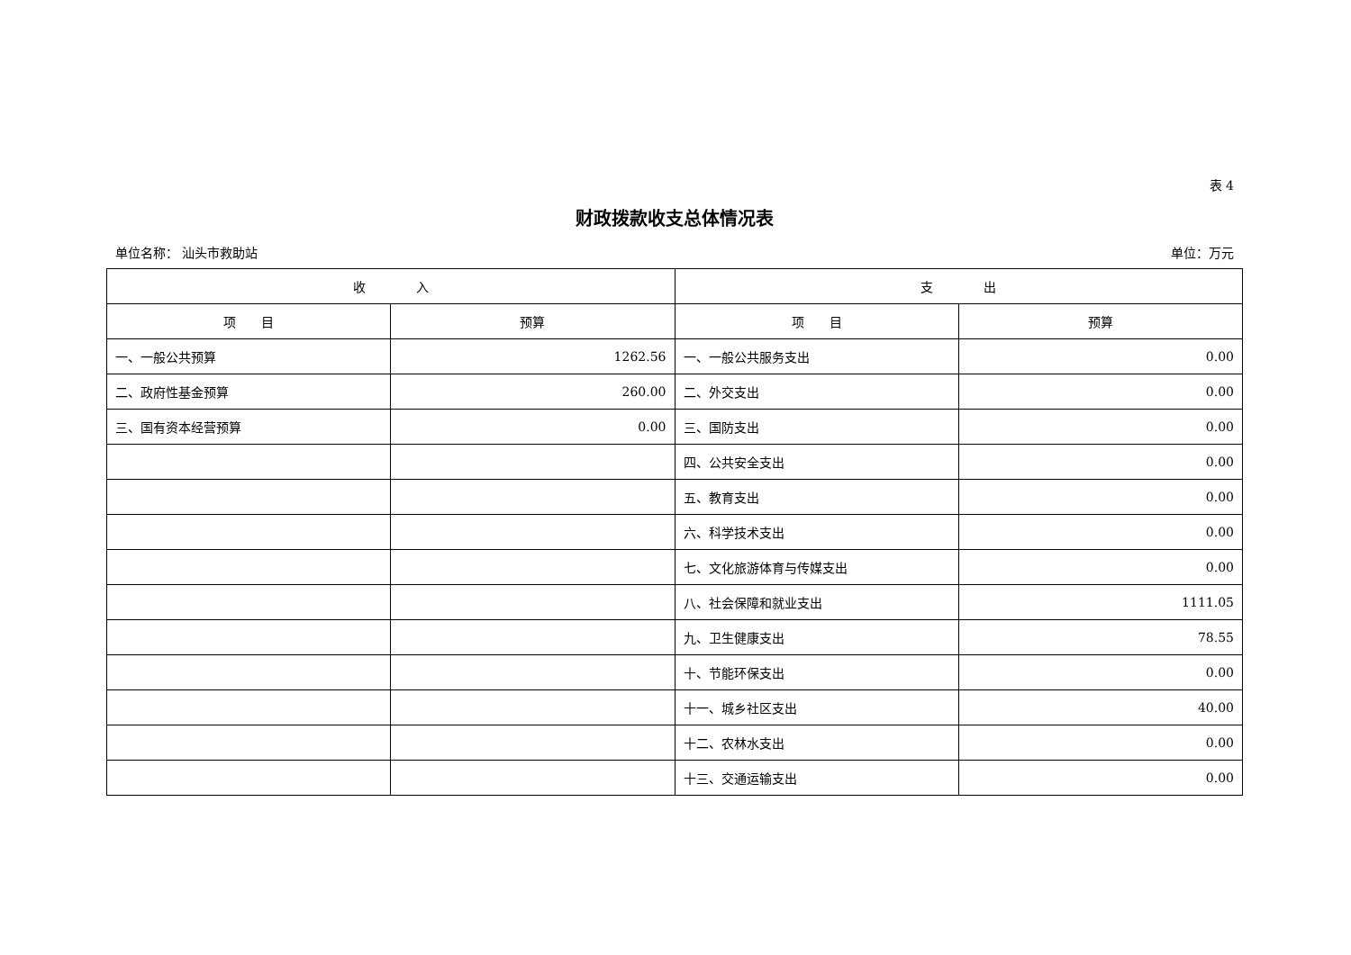表 4
财政拨款收支总体情况表
单位名称： 汕头市救助站 单位：万元
| 收 入 | | 支 出 | |
| --- | --- | --- | --- |
| 项 目 | 预算 | 项 目 | 预算 |
| 一、一般公共预算 | 1262.56 | 一、一般公共服务支出 | 0.00 |
| 二、政府性基金预算 | 260.00 | 二、外交支出 | 0.00 |
| 三、国有资本经营预算 | 0.00 | 三、国防支出 | 0.00 |
| | | 四、公共安全支出 | 0.00 |
| | | 五、教育支出 | 0.00 |
| | | 六、科学技术支出 | 0.00 |
| | | 七、文化旅游体育与传媒支出 | 0.00 |
| | | 八、社会保障和就业支出 | 1111.05 |
| | | 九、卫生健康支出 | 78.55 |
| | | 十、节能环保支出 | 0.00 |
| | | 十一、城乡社区支出 | 40.00 |
| | | 十二、农林水支出 | 0.00 |
| | | 十三、交通运输支出 | 0.00 |